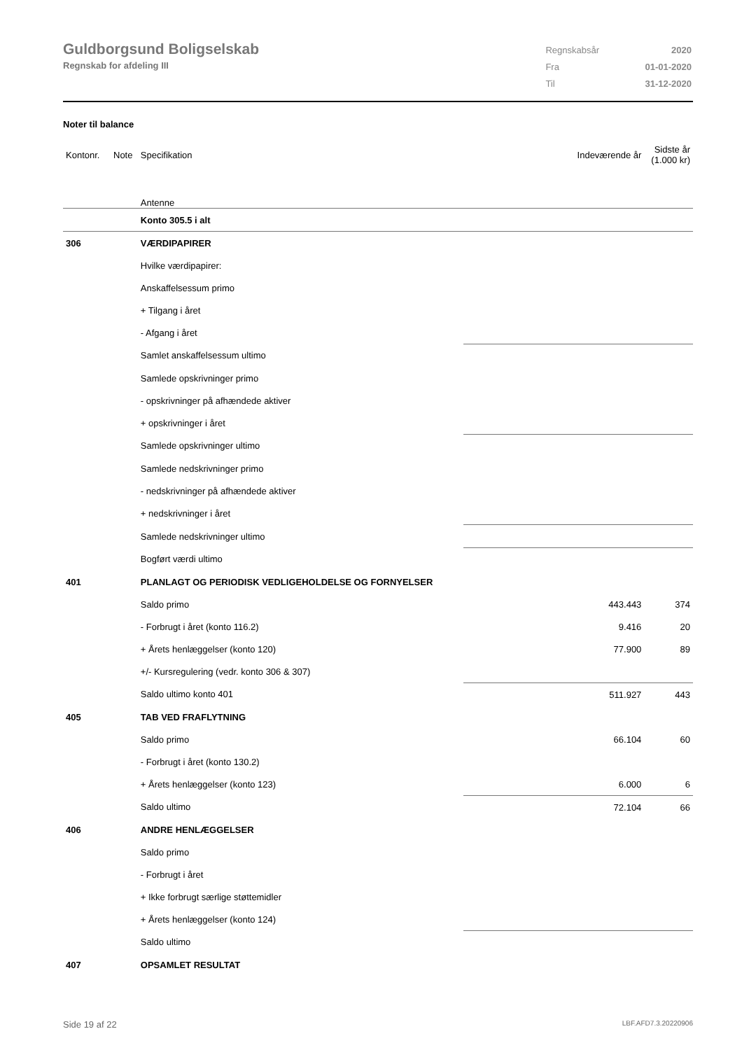Guldborgsund Boligselskab
Regnskab for afdeling III
| Regnskabsår | 2020 |
| Fra | 01-01-2020 |
| Til | 31-12-2020 |
Noter til balance
| Kontonr. | Note | Specifikation | Indeværende år | Sidste år (1.000 kr) |
| | | Antenne | | |
| | | Konto 305.5 i alt | | |
| 306 | | VÆRDIPAPIRER | | |
| | | Hvilke værdipapirer: | | |
| | | Anskaffelsessum primo | | |
| | | + Tilgang i året | | |
| | | - Afgang i året | | |
| | | Samlet anskaffelsessum ultimo | | |
| | | Samlede opskrivninger primo | | |
| | | - opskrivninger på afhændede aktiver | | |
| | | + opskrivninger i året | | |
| | | Samlede opskrivninger ultimo | | |
| | | Samlede nedskrivninger primo | | |
| | | - nedskrivninger på afhændede aktiver | | |
| | | + nedskrivninger i året | | |
| | | Samlede nedskrivninger ultimo | | |
| | | Bogført værdi ultimo | | |
| 401 | | PLANLAGT OG PERIODISK VEDLIGEHOLDELSE OG FORNYELSER | | |
| | | Saldo primo | 443.443 | 374 |
| | | - Forbrugt i året (konto 116.2) | 9.416 | 20 |
| | | + Årets henlæggelser (konto 120) | 77.900 | 89 |
| | | +/- Kursregulering (vedr. konto 306 & 307) | | |
| | | Saldo ultimo konto 401 | 511.927 | 443 |
| 405 | | TAB VED FRAFLYTNING | | |
| | | Saldo primo | 66.104 | 60 |
| | | - Forbrugt i året (konto 130.2) | | |
| | | + Årets henlæggelser (konto 123) | 6.000 | 6 |
| | | Saldo ultimo | 72.104 | 66 |
| 406 | | ANDRE HENLÆGGELSER | | |
| | | Saldo primo | | |
| | | - Forbrugt i året | | |
| | | + Ikke forbrugt særlige støttemidler | | |
| | | + Årets henlæggelser (konto 124) | | |
| | | Saldo ultimo | | |
| 407 | | OPSAMLET RESULTAT | | |
Side 19 af 22 LBF.AFD7.3.20220906